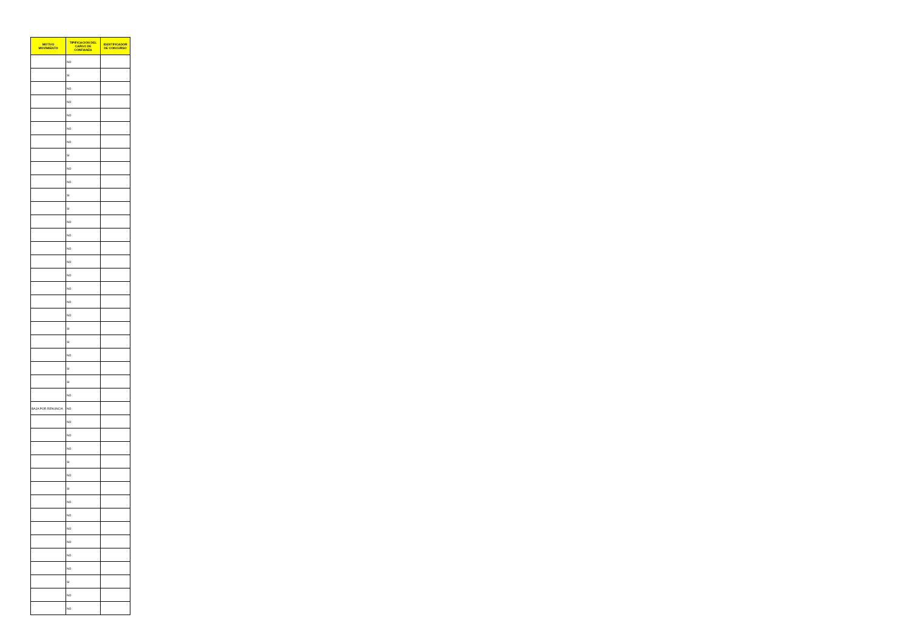| MOTIVO MOVIMIENTO | TIPIFICACION DEL CARGO DE CONFIANZA | IDENTIFICADOR DE CONCURSO |
| --- | --- | --- |
| | NO | |
| | SI | |
| | NO | |
| | NO | |
| | NO | |
| | NO | |
| | NO | |
| | SI | |
| | NO | |
| | NO | |
| | SI | |
| | SI | |
| | NO | |
| | NO | |
| | NO | |
| | NO | |
| | NO | |
| | NO | |
| | NO | |
| | NO | |
| | SI | |
| | SI | |
| | NO | |
| | SI | |
| | SI | |
| | NO | |
| BAJA POR RENUNCIA | NO | |
| | NO | |
| | NO | |
| | NO | |
| | SI | |
| | NO | |
| | SI | |
| | NO | |
| | NO | |
| | NO | |
| | NO | |
| | NO | |
| | NO | |
| | SI | |
| | NO | |
| | NO | |